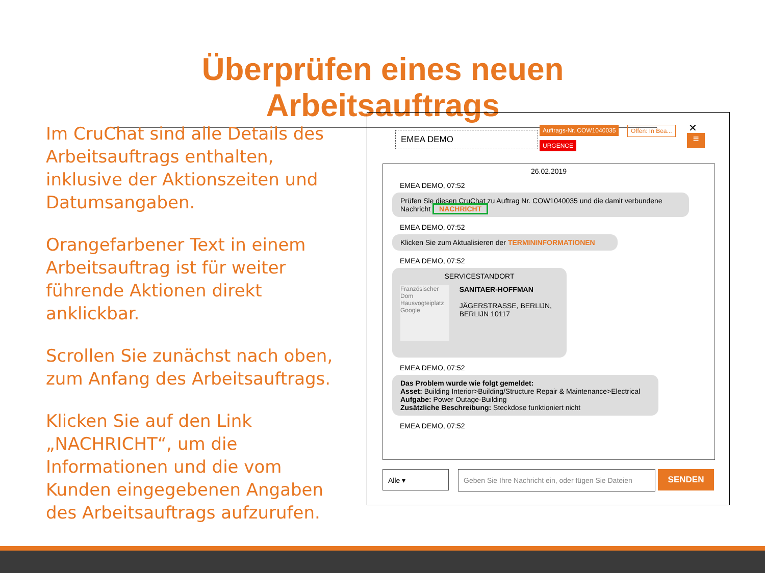Überprüfen eines neuen Arbeitsauftrags
Im CruChat sind alle Details des Arbeitsauftrags enthalten, inklusive der Aktionszeiten und Datumsangaben.
Orangefarbener Text in einem Arbeitsauftrag ist für weiter führende Aktionen direkt anklickbar.
Scrollen Sie zunächst nach oben, zum Anfang des Arbeitsauftrags.
Klicken Sie auf den Link „NACHRICHT“, um die Informationen und die vom Kunden eingegebenen Angaben des Arbeitsauftrags aufzurufen.
EMEA DEMO
Auftrags-Nr. COW1040035 Offen: In Bea...
URGENCE
✕
≡
26.02.2019
EMEA DEMO, 07:52
Prüfen Sie diesen CruChat zu Auftrag Nr. COW1040035 und die damit verbundene Nachricht NACHRICHT
EMEA DEMO, 07:52
Klicken Sie zum Aktualisieren der TERMININFORMATIONEN
EMEA DEMO, 07:52
SERVICESTANDORT
Französischer Dom
Hausvogteiplatz
Google
SANITAER-HOFFMAN
JÄGERSTRASSE, BERLIJN, BERLIJN 10117
EMEA DEMO, 07:52
Das Problem wurde wie folgt gemeldet:
Asset: Building Interior>Building/Structure Repair & Maintenance>Electrical
Aufgabe: Power Outage-Building
Zusätzliche Beschreibung: Steckdose funktioniert nicht
EMEA DEMO, 07:52
Alle ▾
Geben Sie Ihre Nachricht ein, oder fügen Sie Dateien
SENDEN